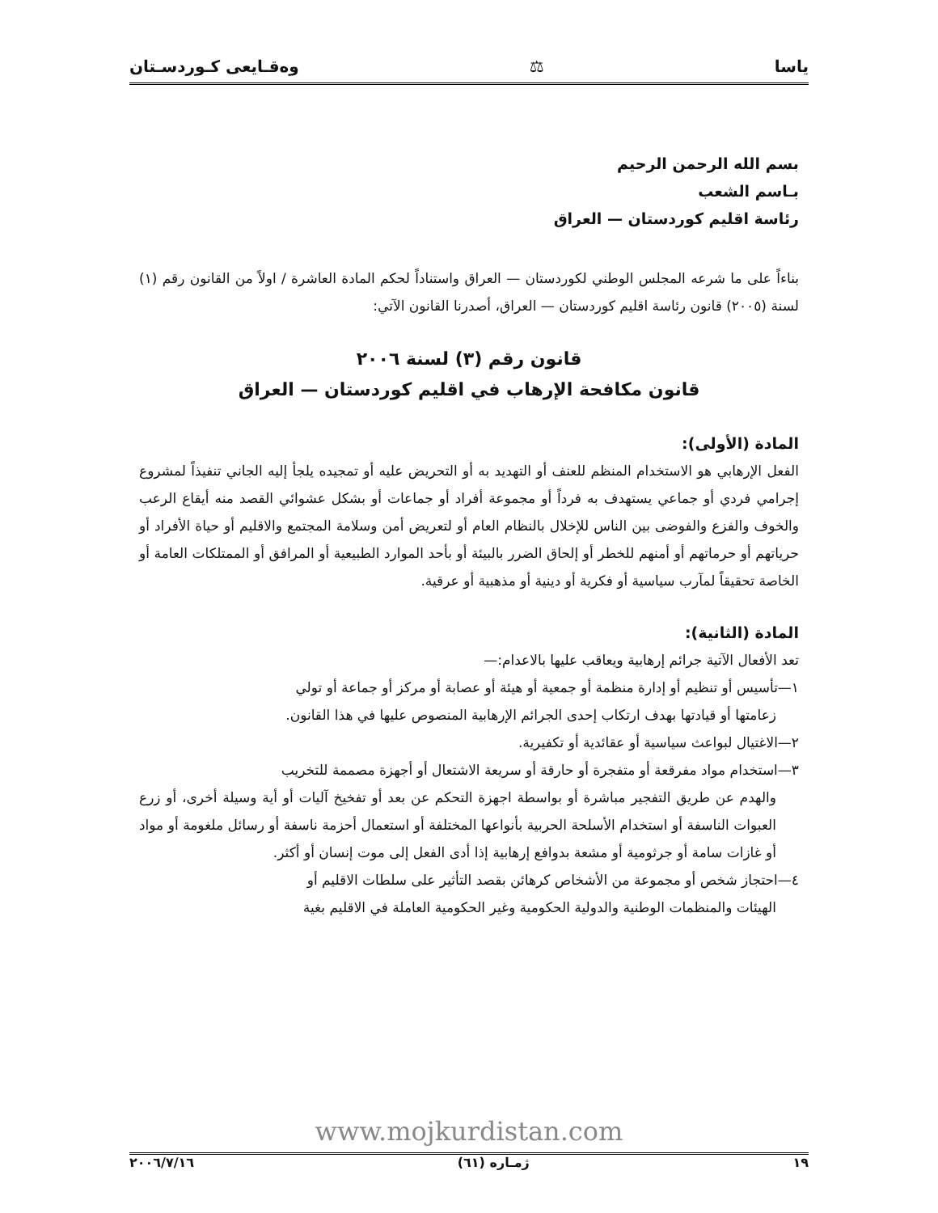ياسا ⚖ وەقـايعى كـوردسـتان
بسم الله الرحمن الرحيم
بـاسم الشعب
رئاسة اقليم كوردستان — العراق
بناءاً على ما شرعه المجلس الوطني لكوردستان — العراق واستناداً لحكم المادة العاشرة / اولاً من القانون رقم (١) لسنة (٢٠٠٥) قانون رئاسة اقليم كوردستان — العراق، أصدرنا القانون الآتي:
قانون رقم (٣) لسنة ٢٠٠٦
قانون مكافحة الإرهاب في اقليم كوردستان — العراق
المادة (الأولى):
الفعل الإرهابي هو الاستخدام المنظم للعنف أو التهديد به أو التحريض عليه أو تمجيده يلجأ إليه الجاني تنفيذاً لمشروع إجرامي فردي أو جماعي يستهدف به فرداً أو مجموعة أفراد أو جماعات أو بشكل عشوائي القصد منه أيقاع الرعب والخوف والفزع والفوضى بين الناس للإخلال بالنظام العام أو لتعريض أمن وسلامة المجتمع والاقليم أو حياة الأفراد أو حرياتهم أو حرماتهم أو أمنهم للخطر أو إلحاق الضرر بالبيئة أو بأحد الموارد الطبيعية أو المرافق أو الممتلكات العامة أو الخاصة تحقيقاً لمآرب سياسية أو فكرية أو دينية أو مذهبية أو عرقية.
المادة (الثانية):
تعد الأفعال الآتية جرائم إرهابية ويعاقب عليها بالاعدام:—
١—تأسيس أو تنظيم أو إدارة منظمة أو جمعية أو هيئة أو عصابة أو مركز أو جماعة أو تولي
زعامتها أو قيادتها بهدف ارتكاب إحدى الجرائم الإرهابية المنصوص عليها في هذا القانون.
٢—الاغتيال لبواعث سياسية أو عقائدية أو تكفيرية.
٣—استخدام مواد مفرقعة أو متفجرة أو حارقة أو سريعة الاشتعال أو أجهزة مصممة للتخريب
والهدم عن طريق التفجير مباشرة أو بواسطة اجهزة التحكم عن بعد أو تفخيخ آليات أو أية وسيلة أخرى، أو زرع العبوات الناسفة أو استخدام الأسلحة الحربية بأنواعها المختلفة أو استعمال أحزمة ناسفة أو رسائل ملغومة أو مواد أو غازات سامة أو جرثومية أو مشعة بدوافع إرهابية إذا أدى الفعل إلى موت إنسان أو أكثر.
٤—احتجاز شخص أو مجموعة من الأشخاص كرهائن بقصد التأثير على سلطات الاقليم أو
الهيئات والمنظمات الوطنية والدولية الحكومية وغير الحكومية العاملة في الاقليم بغية
www.mojkurdistan.com
١٩ ژمـاره (٦١) ٢٠٠٦/٧/١٦